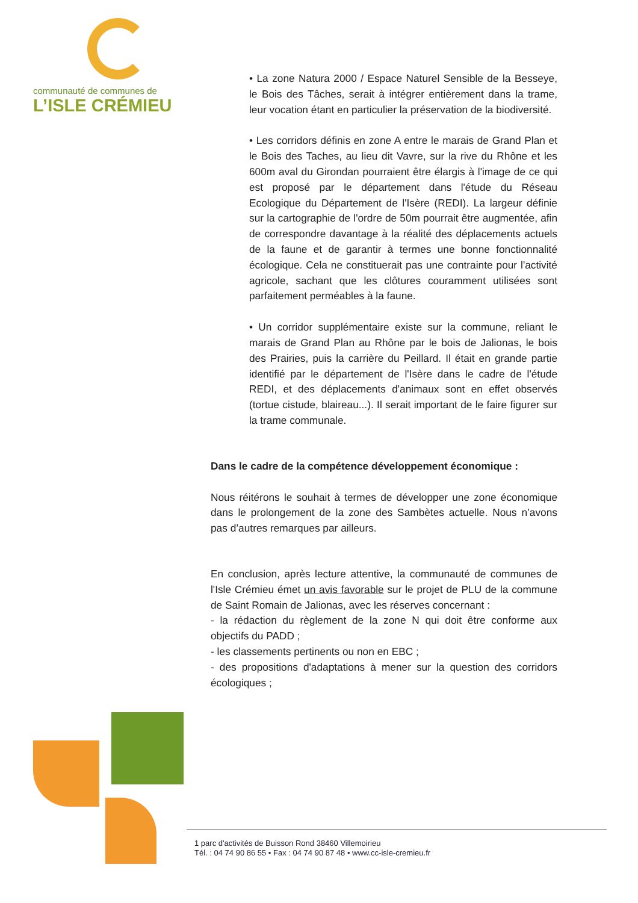communauté de communes de
L’ISLE CRÉMIEU
• La zone Natura 2000 / Espace Naturel Sensible de la Besseye, le Bois des Tâches, serait à intégrer entièrement dans la trame, leur vocation étant en particulier la préservation de la biodiversité.
• Les corridors définis en zone A entre le marais de Grand Plan et le Bois des Taches, au lieu dit Vavre, sur la rive du Rhône et les 600m aval du Girondan pourraient être élargis à l'image de ce qui est proposé par le département dans l'étude du Réseau Ecologique du Département de l'Isère (REDI). La largeur définie sur la cartographie de l'ordre de 50m pourrait être augmentée, afin de correspondre davantage à la réalité des déplacements actuels de la faune et de garantir à termes une bonne fonctionnalité écologique. Cela ne constituerait pas une contrainte pour l'activité agricole, sachant que les clôtures couramment utilisées sont parfaitement perméables à la faune.
• Un corridor supplémentaire existe sur la commune, reliant le marais de Grand Plan au Rhône par le bois de Jalionas, le bois des Prairies, puis la carrière du Peillard. Il était en grande partie identifié par le département de l'Isère dans le cadre de l'étude REDI, et des déplacements d'animaux sont en effet observés (tortue cistude, blaireau...). Il serait important de le faire figurer sur la trame communale.
Dans le cadre de la compétence développement économique :
Nous réitérons le souhait à termes de développer une zone économique dans le prolongement de la zone des Sambètes actuelle. Nous n’avons pas d’autres remarques par ailleurs.
En conclusion, après lecture attentive, la communauté de communes de l'Isle Crémieu émet un avis favorable sur le projet de PLU de la commune de Saint Romain de Jalionas, avec les réserves concernant :
- la rédaction du règlement de la zone N qui doit être conforme aux objectifs du PADD ;
- les classements pertinents ou non en EBC ;
- des propositions d'adaptations à mener sur la question des corridors écologiques ;
1 parc d'activités de Buisson Rond 38460 Villemoirieu
Tél. : 04 74 90 86 55 • Fax : 04 74 90 87 48 • www.cc-isle-cremieu.fr